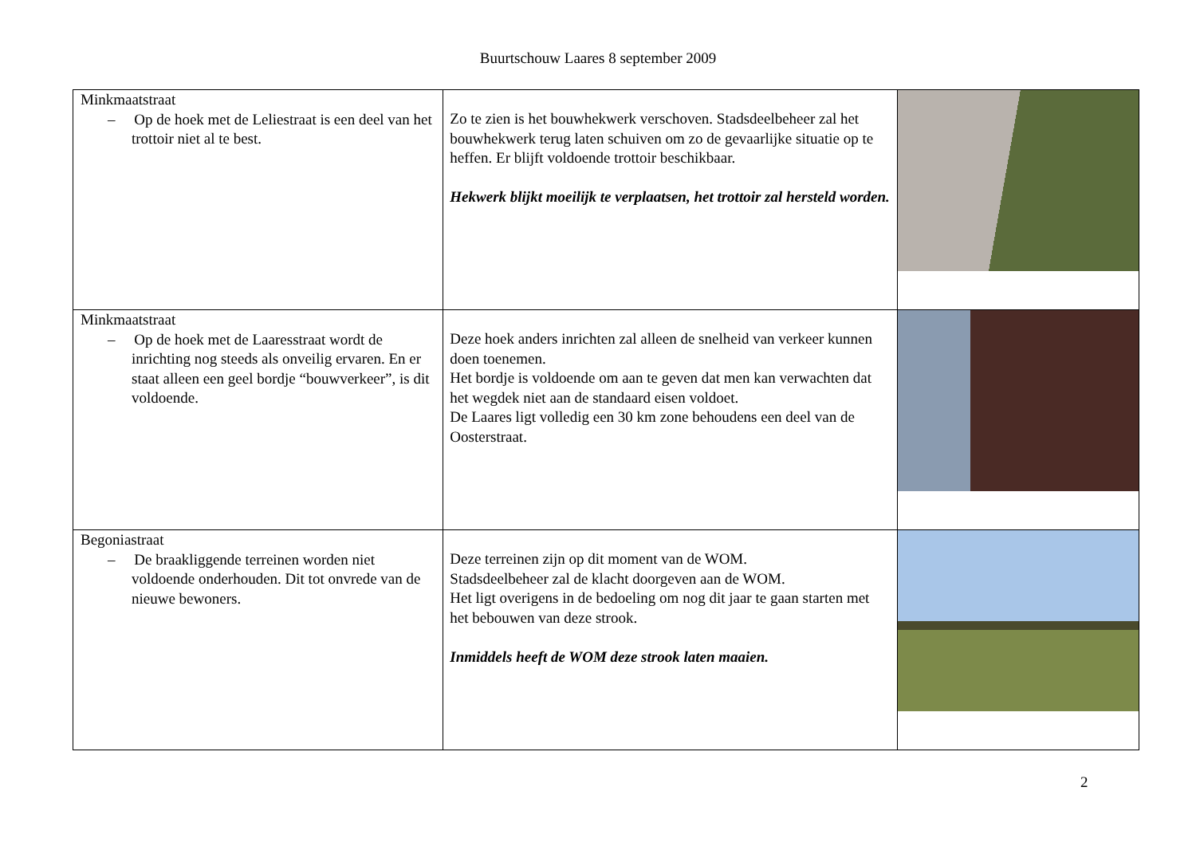Buurtschouw Laares 8 september 2009
| Minkmaatstraat – Op de hoek met de Leliestraat is een deel van het trottoir niet al te best. | Zo te zien is het bouwhekwerk verschoven. Stadsdeelbeheer zal het bouwhekwerk terug laten schuiven om zo de gevaarlijke situatie op te heffen. Er blijft voldoende trottoir beschikbaar. Hekwerk blijkt moeilijk te verplaatsen, het trottoir zal hersteld worden. | |
| Minkmaatstraat – Op de hoek met de Laaresstraat wordt de inrichting nog steeds als onveilig ervaren. En er staat alleen een geel bordje “bouwverkeer”, is dit voldoende. | Deze hoek anders inrichten zal alleen de snelheid van verkeer kunnen doen toenemen. Het bordje is voldoende om aan te geven dat men kan verwachten dat het wegdek niet aan de standaard eisen voldoet. De Laares ligt volledig een 30 km zone behoudens een deel van de Oosterstraat. | |
| Begoniastraat – De braakliggende terreinen worden niet voldoende onderhouden. Dit tot onvrede van de nieuwe bewoners. | Deze terreinen zijn op dit moment van de WOM. Stadsdeelbeheer zal de klacht doorgeven aan de WOM. Het ligt overigens in de bedoeling om nog dit jaar te gaan starten met het bebouwen van deze strook. Inmiddels heeft de WOM deze strook laten maaien. | |
2